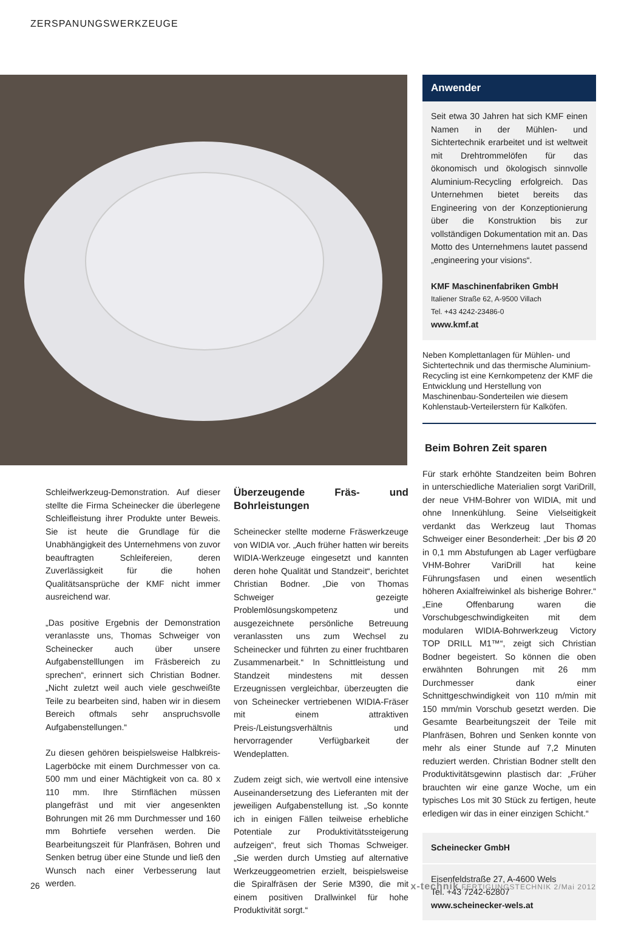ZERSPANUNGSWERKZEUGE
Anwender
Seit etwa 30 Jahren hat sich KMF einen Namen in der Mühlen- und Sichtertechnik erarbeitet und ist weltweit mit Drehtrommelöfen für das ökonomisch und ökologisch sinnvolle Aluminium-Recycling erfolgreich. Das Unternehmen bietet bereits das Engineering von der Konzeptionierung über die Konstruktion bis zur vollständigen Dokumentation mit an. Das Motto des Unternehmens lautet passend „engineering your visions“.
KMF Maschinenfabriken GmbH
Italiener Straße 62, A-9500 Villach
Tel. +43 4242-23486-0
www.kmf.at
Neben Komplettanlagen für Mühlen- und Sichtertechnik und das thermische Aluminium-Recycling ist eine Kernkompetenz der KMF die Entwicklung und Herstellung von Maschinenbau-Sonderteilen wie diesem Kohlenstaub-Verteilerstern für Kalköfen.
Beim Bohren Zeit sparen
Für stark erhöhte Standzeiten beim Bohren in unterschiedliche Materialien sorgt VariDrill, der neue VHM-Bohrer von WIDIA, mit und ohne Innenkühlung. Seine Vielseitigkeit verdankt das Werkzeug laut Thomas Schweiger einer Besonderheit: „Der bis Ø 20 in 0,1 mm Abstufungen ab Lager verfügbare VHM-Bohrer VariDrill hat keine Führungsfasen und einen wesentlich höheren Axialfreiwinkel als bisherige Bohrer.“ „Eine Offenbarung waren die Vorschubgeschwindigkeiten mit dem modularen WIDIA-Bohrwerkzeug Victory TOP DRILL M1™“, zeigt sich Christian Bodner begeistert. So können die oben erwähnten Bohrungen mit 26 mm Durchmesser dank einer Schnittgeschwindigkeit von 110 m/min mit 150 mm/min Vorschub gesetzt werden. Die Gesamte Bearbeitungszeit der Teile mit Planfräsen, Bohren und Senken konnte von mehr als einer Stunde auf 7,2 Minuten reduziert werden. Christian Bodner stellt den Produktivitätsgewinn plastisch dar: „Früher brauchten wir eine ganze Woche, um ein typisches Los mit 30 Stück zu fertigen, heute erledigen wir das in einer einzigen Schicht.“
Scheinecker GmbH
Eisenfeldstraße 27, A-4600 Wels
Tel. +43 7242-62807
www.scheinecker-wels.at
Schleifwerkzeug-Demonstration. Auf dieser stellte die Firma Scheinecker die überlegene Schleifleistung ihrer Produkte unter Beweis. Sie ist heute die Grundlage für die Unabhängigkeit des Unternehmens von zuvor beauftragten Schleifereien, deren Zuverlässigkeit für die hohen Qualitätsansprüche der KMF nicht immer ausreichend war.
„Das positive Ergebnis der Demonstration veranlasste uns, Thomas Schweiger von Scheinecker auch über unsere Aufgabenstelllungen im Fräsbereich zu sprechen“, erinnert sich Christian Bodner. „Nicht zuletzt weil auch viele geschweißte Teile zu bearbeiten sind, haben wir in diesem Bereich oftmals sehr anspruchsvolle Aufgabenstellungen.“
Zu diesen gehören beispielsweise Halbkreis-Lagerböcke mit einem Durchmesser von ca. 500 mm und einer Mächtigkeit von ca. 80 x 110 mm. Ihre Stirnflächen müssen plangefräst und mit vier angesenkten Bohrungen mit 26 mm Durchmesser und 160 mm Bohrtiefe versehen werden. Die Bearbeitungszeit für Planfräsen, Bohren und Senken betrug über eine Stunde und ließ den Wunsch nach einer Verbesserung laut werden.
Überzeugende Fräs- und Bohrleistungen
Scheinecker stellte moderne Fräswerkzeuge von WIDIA vor. „Auch früher hatten wir bereits WIDIA-Werkzeuge eingesetzt und kannten deren hohe Qualität und Standzeit“, berichtet Christian Bodner. „Die von Thomas Schweiger gezeigte Problemlösungskompetenz und ausgezeichnete persönliche Betreuung veranlassten uns zum Wechsel zu Scheinecker und führten zu einer fruchtbaren Zusammenarbeit.“ In Schnittleistung und Standzeit mindestens mit dessen Erzeugnissen vergleichbar, überzeugten die von Scheinecker vertriebenen WIDIA-Fräser mit einem attraktiven Preis-/Leistungsverhältnis und hervorragender Verfügbarkeit der Wendeplatten.
Zudem zeigt sich, wie wertvoll eine intensive Auseinandersetzung des Lieferanten mit der jeweiligen Aufgabenstellung ist. „So konnte ich in einigen Fällen teilweise erhebliche Potentiale zur Produktivitätssteigerung aufzeigen“, freut sich Thomas Schweiger. „Sie werden durch Umstieg auf alternative Werkzeuggeometrien erzielt, beispielsweise die Spiralfräsen der Serie M390, die mit einem positiven Drallwinkel für hohe Produktivität sorgt.“
26 x-technik FERTIGUNGSTECHNIK 2/Mai 2012